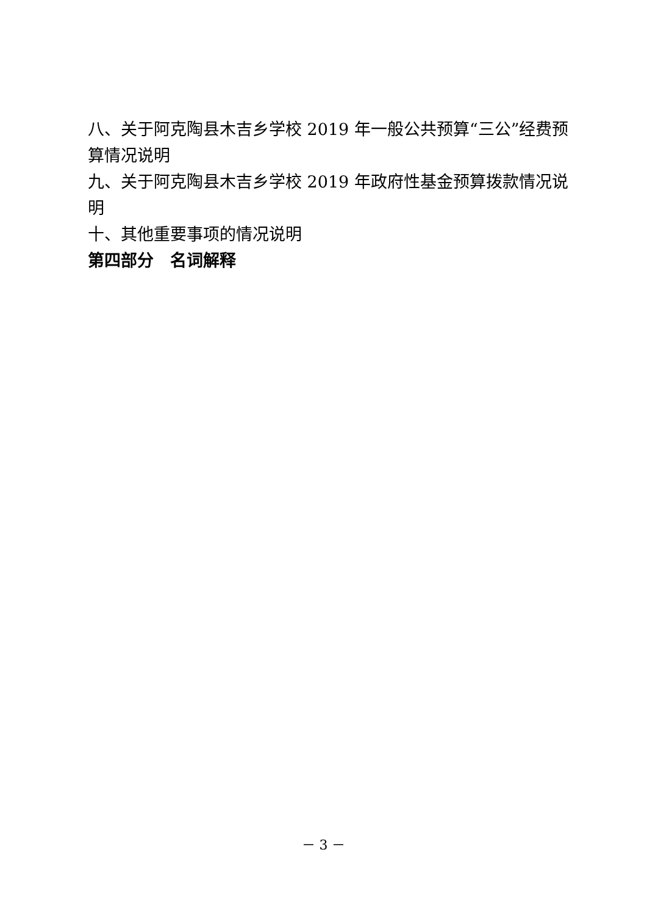八、关于阿克陶县木吉乡学校 2019 年一般公共预算“三公”经费预算情况说明
九、关于阿克陶县木吉乡学校 2019 年政府性基金预算拨款情况说明
十、其他重要事项的情况说明
第四部分　名词解释
－ 3 －